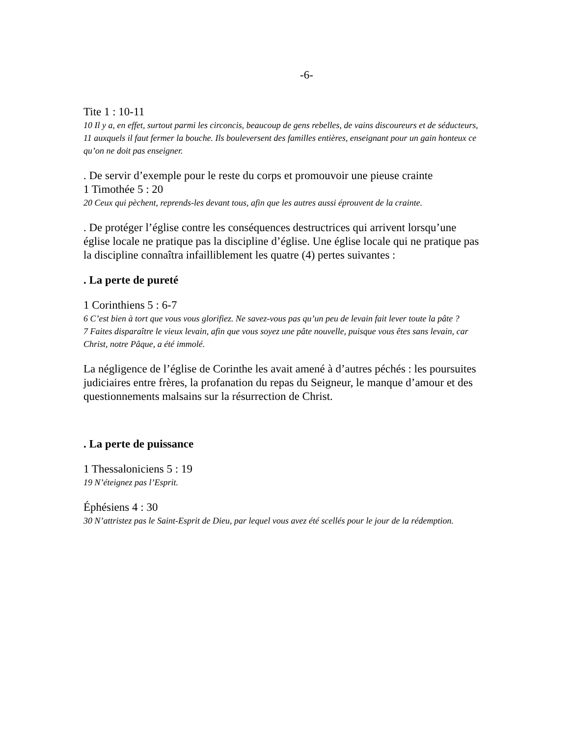-6-
Tite 1 : 10-11
10 Il y a, en effet, surtout parmi les circoncis, beaucoup de gens rebelles, de vains discoureurs et de séducteurs,
11 auxquels il faut fermer la bouche. Ils bouleversent des familles entières, enseignant pour un gain honteux ce qu’on ne doit pas enseigner.
. De servir d’exemple pour le reste du corps et promouvoir une pieuse crainte
1 Timothée 5 : 20
20 Ceux qui pèchent, reprends-les devant tous, afin que les autres aussi éprouvent de la crainte.
. De protéger l’église contre les conséquences destructrices qui arrivent lorsqu’une église locale ne pratique pas la discipline d’église. Une église locale qui ne pratique pas la discipline connaîtra infailliblement les quatre (4) pertes suivantes :
. La perte de pureté
1 Corinthiens 5 : 6-7
6 C’est bien à tort que vous vous glorifiez. Ne savez-vous pas qu’un peu de levain fait lever toute la pâte ?
7 Faites disparaître le vieux levain, afin que vous soyez une pâte nouvelle, puisque vous êtes sans levain, car Christ, notre Pâque, a été immolé.
La négligence de l’église de Corinthe les avait amené à d’autres péchés : les poursuites judiciaires entre frères, la profanation du repas du Seigneur, le manque d’amour et des questionnements malsains sur la résurrection de Christ.
. La perte de puissance
1 Thessaloniciens 5 : 19
19 N’éteignez pas l’Esprit.
Éphésiens 4 : 30
30 N’attristez pas le Saint-Esprit de Dieu, par lequel vous avez été scellés pour le jour de la rédemption.